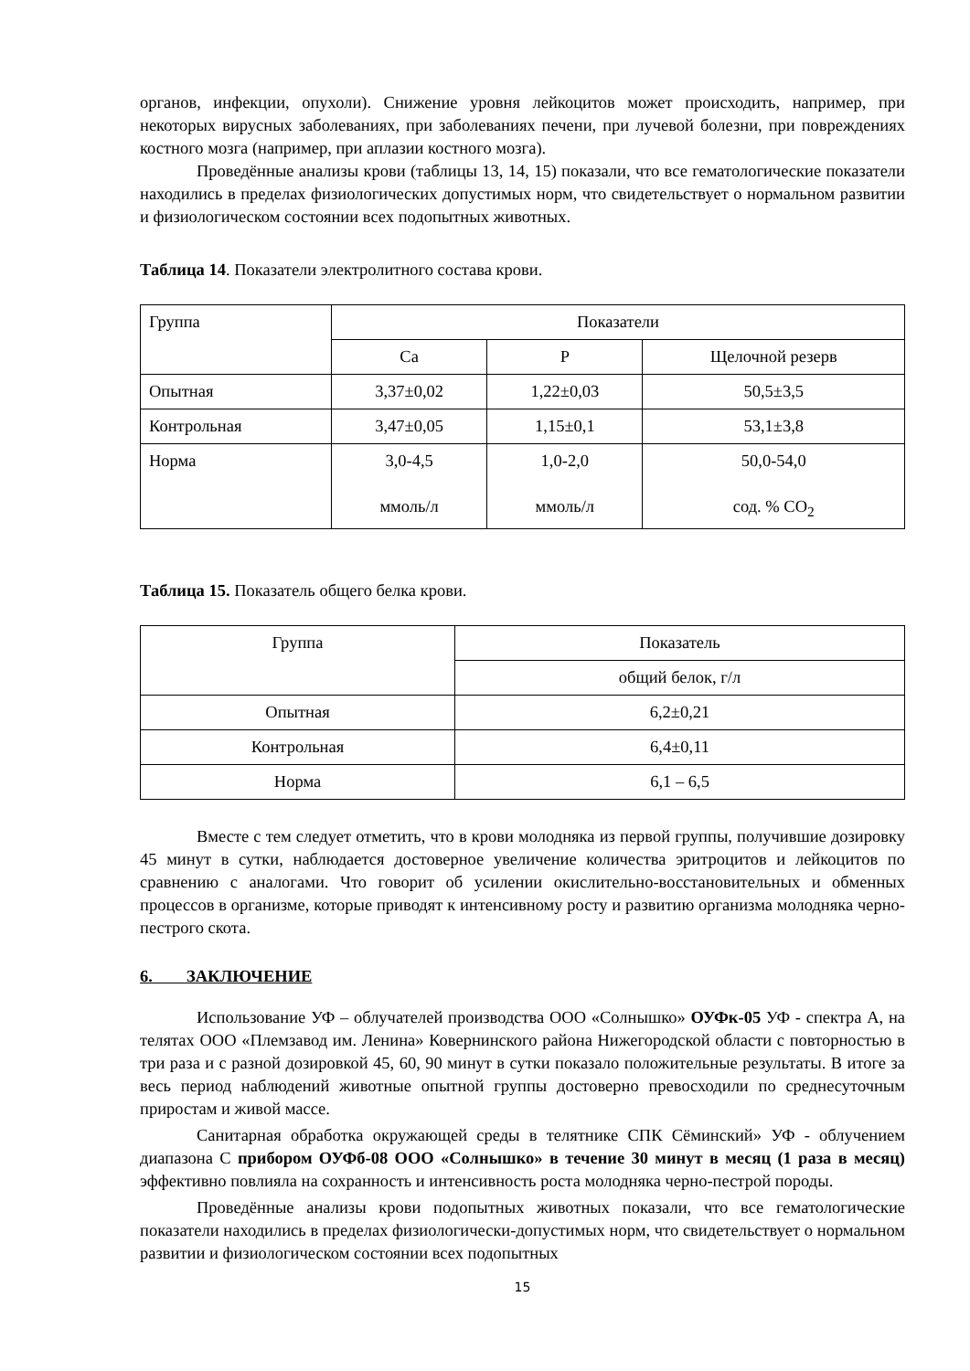органов, инфекции, опухоли). Снижение уровня лейкоцитов может происходить, например, при некоторых вирусных заболеваниях, при заболеваниях печени, при лучевой болезни, при повреждениях костного мозга (например, при аплазии костного мозга).
Проведённые анализы крови (таблицы 13, 14, 15) показали, что все гематологические показатели находились в пределах физиологических допустимых норм, что свидетельствует о нормальном развитии и физиологическом состоянии всех подопытных животных.
Таблица 14. Показатели электролитного состава крови.
| Группа | Показатели | | |
| | Ca | P | Щелочной резерв |
| Опытная | 3,37±0,02 | 1,22±0,03 | 50,5±3,5 |
| Контрольная | 3,47±0,05 | 1,15±0,1 | 53,1±3,8 |
| Норма | 3,0-4,5 ммоль/л | 1,0-2,0 ммоль/л | 50,0-54,0 сод. % CO<sub>2</sub> |
Таблица 15. Показатель общего белка крови.
| Группа | Показатель |
| | общий белок, г/л |
| Опытная | 6,2±0,21 |
| Контрольная | 6,4±0,11 |
| Норма | 6,1 – 6,5 |
Вместе с тем следует отметить, что в крови молодняка из первой группы, получившие дозировку 45 минут в сутки, наблюдается достоверное увеличение количества эритроцитов и лейкоцитов по сравнению с аналогами. Что говорит об усилении окислительно-восстановительных и обменных процессов в организме, которые приводят к интенсивному росту и развитию организма молодняка черно-пестрого скота.
6. ЗАКЛЮЧЕНИЕ
Использование УФ – облучателей производства ООО «Солнышко» ОУФк-05 УФ - спектра А, на телятах ООО «Племзавод им. Ленина» Ковернинского района Нижегородской области с повторностью в три раза и с разной дозировкой 45, 60, 90 минут в сутки показало положительные результаты. В итоге за весь период наблюдений животные опытной группы достоверно превосходили по среднесуточным приростам и живой массе.
Санитарная обработка окружающей среды в телятнике СПК Сёминский» УФ - облучением диапазона С прибором ОУФб-08 ООО «Солнышко» в течение 30 минут в месяц (1 раза в месяц) эффективно повлияла на сохранность и интенсивность роста молодняка черно-пестрой породы.
Проведённые анализы крови подопытных животных показали, что все гематологические показатели находились в пределах физиологически-допустимых норм, что свидетельствует о нормальном развитии и физиологическом состоянии всех подопытных
15